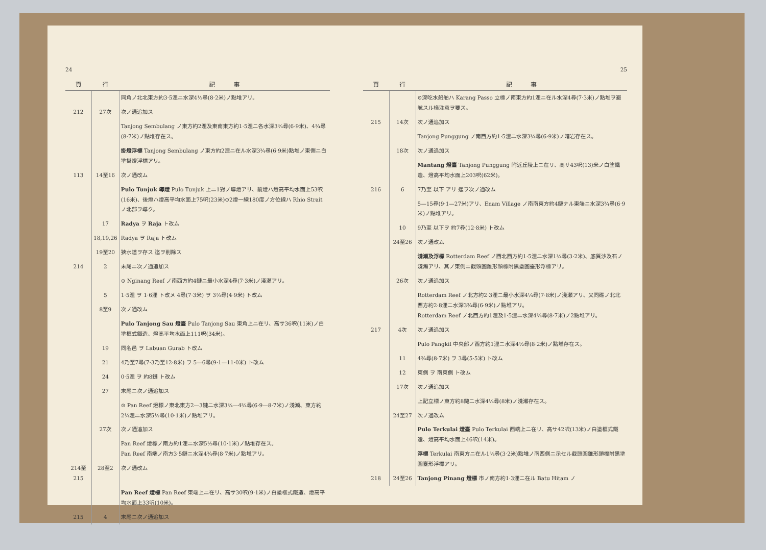24
| 頁 | 行 | 記 事 |
| --- | --- | --- |
| | | 同角ノ北北東方約3·5浬ニ水深4½尋(8·2米)ノ點堆アリ。 |
| 212 | 27次 | 次ノ通追加ス |
| | | Tanjong Sembulang ノ東方約2浬及東南東方約1·5浬ニ各水深3¾尋(6·9米)、4¾尋(8·7米)ノ點堆存在ス。 |
| | | 掛燈浮標 Tanjong Sembulang ノ東方約2浬ニ在ル水深3¾尋(6·9米)點堆ノ東側ニ白塗掛燈浮標アリ。 |
| 113 | 14至16 | 次ノ通改ム |
| | | Pulo Tunjuk 導燈 Pulo Tunjuk 上ニ1對ノ導燈アリ、前燈ハ燈高平均水面上53呎(16米)、後燈ハ燈高平均水面上75呎(23米)⊙2燈一線180度ノ方位線ハ Rhio Strait ノ北部ヲ導ク。 |
| | 17 | Radya ヲ Raja ト改ム |
| | 18,19,26 | Radya ヲ Raja ト改ム |
| | 19至20 | 狹水道ヲ存ス 迄ヲ削除ス |
| 214 | 2 | 末尾ニ次ノ通追加ス |
| | | ⊙ Nginang Reef ノ南西方約4鏈ニ最小水深4尋(7·3米)ノ淺瀬アリ。 |
| | 5 | 1·5浬 ヲ 1·6浬 ト改メ 4尋(7·3米) ヲ 3⅔尋(4·9米) ト改ム |
| | 8至9 | 次ノ通改ム |
| | | Pulo Tanjong Sau 燈臺 Pulo Tanjong Sau 東角上ニ在リ、高サ36呎(11米)ノ白塗框式鐵造、燈高平均水面上111呎(34米)。 |
| | 19 | 同名邑 ヲ Labuan Gurab ト改ム |
| | 21 | 4乃至7尋(7·3乃至12·8米) ヲ 5—6尋(9·1—11·0米) ト改ム |
| | 24 | 0·5浬 ヲ 約8鏈 ト改ム |
| | 27 | 末尾ニ次ノ通追加ス |
| | | ⊙ Pan Reef 燈標ノ東北東方2—3鏈ニ水深3¾—4¾尋(6·9—8·7米)ノ淺瀬、東方約2¼浬ニ水深5½尋(10·1米)ノ點堆アリ。 |
| | 27次 | 次ノ通追加ス |
| | | Pan Reef 燈標ノ南方約1浬ニ水深5½尋(10·1米)ノ點堆存在ス。 Pan Reef 南端ノ南方3·5鏈ニ水深4¾尋(8·7米)ノ點堆アリ。 |
| 214至215 | 28至2 | 次ノ通改ム |
| | | Pan Reef 燈標 Pan Reef 東端上ニ在リ、高サ30呎(9·1米)ノ白塗框式鐵造、燈高平均水面上33呎(10米)。 |
| 215 | 4 | 末尾ニ次ノ通追加ス |
25
| 頁 | 行 | 記 事 |
| --- | --- | --- |
| | | ⊙深吃水船舶ハ Karang Passo 立標ノ南東方約1浬ニ在ル水深4尋(7·3米)ノ點堆ヲ避航スル樣注意ヲ要ス。 |
| 215 | 14次 | 次ノ通追加ス |
| | | Tanjong Punggung ノ南西方約1·5浬ニ水深3¾尋(6·9米)ノ暗岩存在ス。 |
| | 18次 | 次ノ通追加ス |
| | | Mantang 燈臺 Tanjong Punggung 附近丘陵上ニ在リ、高サ43呎(13)米ノ白塗鐵造、燈高平均水面上203呎(62米)。 |
| 216 | 6 | 7乃至 以下 アリ 迄ヲ次ノ通改ム |
| | | 5—15尋(9·1—27米)アリ、Enam Village ノ南南東方約4鏈ナル東端ニ水深3¾尋(6·9米)ノ點堆アリ。 |
| | 10 | 9乃至 以下ヲ 約7尋(12·8米) ト改ム |
| | 24至26 | 次ノ通改ム |
| | | 淺瀬及浮標 Rotterdam Reef ノ西北西方約1·5浬ニ水深1¾尋(3·2米)、底質沙及石ノ淺瀬アリ、其ノ東側ニ截頭圓錐形頭標附黒塗圓臺形浮標アリ。 |
| | 26次 | 次ノ通追加ス |
| | | Rotterdam Reef ノ北方約2·3浬ニ最小水深4¼尋(7·8米)ノ淺瀬アリ、又同礁ノ北北西方約2·8浬ニ水深3¾尋(6·9米)ノ點堆アリ。 Rotterdam Reef ノ北西方約1浬及1·5浬ニ水深4¾尋(8·7米)ノ2點堆アリ。 |
| 217 | 4次 | 次ノ通追加ス |
| | | Pulo Pangkil 中央部ノ西方約1浬ニ水深4½尋(8·2米)ノ點堆存在ス。 |
| | 11 | 4¾尋(8·7米) ヲ 3尋(5·5米) ト改ム |
| | 12 | 東側 ヲ 南東側 ト改ム |
| | 17次 | 次ノ通追加ス |
| | | 上記立標ノ東方約8鏈ニ水深4¼尋(8米)ノ淺瀬存在ス。 |
| | 24至27 | 次ノ通改ム |
| | | Pulo Terkulai 燈臺 Pulo Terkulai 西端上ニ在リ、高サ42呎(13米)ノ白塗框式鐵造、燈高平均水面上46呎(14米)。 |
| | | 浮標 Terkulai 南東方ニ在ル1¾尋(3·2米)點堆ノ南西側ニ示セル截頭圓錐形頭標附黒塗圓臺形浮標アリ。 |
| 218 | 24至26 | Tanjong Pinang 燈標 市ノ南方約1·3浬ニ在ル Batu Hitam ノ |